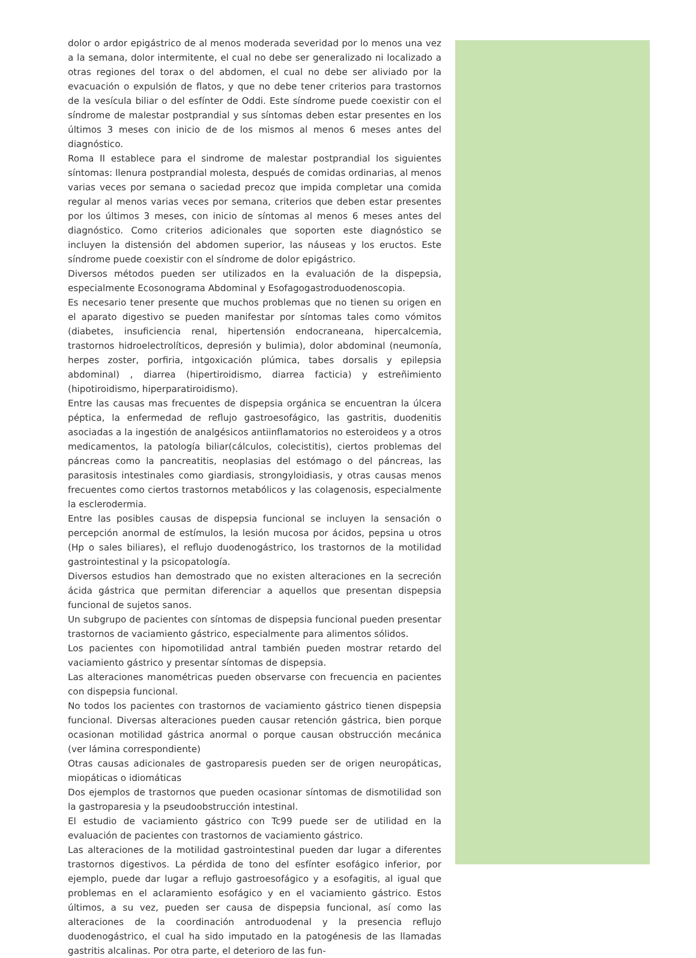dolor o ardor epigástrico de al menos moderada severidad por lo menos una vez a la semana, dolor intermitente, el cual no debe ser generalizado ni localizado a otras regiones del torax o del abdomen, el cual no debe ser aliviado por la evacuación o expulsión de flatos, y que no debe tener criterios para trastornos de la vesícula biliar o del esfínter de Oddi. Este síndrome puede coexistir con el síndrome de malestar postprandial y sus síntomas deben estar presentes en los últimos 3 meses con inicio de de los mismos al menos 6 meses antes del diagnóstico.
Roma II establece para el sindrome de malestar postprandial los siguientes síntomas: llenura postprandial molesta, después de comidas ordinarias, al menos varias veces por semana o saciedad precoz que impida completar una comida regular al menos varias veces por semana, criterios que deben estar presentes por los últimos 3 meses, con inicio de síntomas al menos 6 meses antes del diagnóstico. Como criterios adicionales que soporten este diagnóstico se incluyen la distensión del abdomen superior, las náuseas y los eructos. Este síndrome puede coexistir con el síndrome de dolor epigástrico.
Diversos métodos pueden ser utilizados en la evaluación de la dispepsia, especialmente Ecosonograma Abdominal y Esofagogastroduodenoscopia.
Es necesario tener presente que muchos problemas que no tienen su origen en el aparato digestivo se pueden manifestar por síntomas tales como vómitos (diabetes, insuficiencia renal, hipertensión endocraneana, hipercalcemia, trastornos hidroelectrolíticos, depresión y bulimia), dolor abdominal (neumonía, herpes zoster, porfiria, intgoxicación plúmica, tabes dorsalis y epilepsia abdominal) , diarrea (hipertiroidismo, diarrea facticia) y estreñimiento (hipotiroidismo, hiperparatiroidismo).
Entre las causas mas frecuentes de dispepsia orgánica se encuentran la úlcera péptica, la enfermedad de reflujo gastroesofágico, las gastritis, duodenitis asociadas a la ingestión de analgésicos antiinflamatorios no esteroideos y a otros medicamentos, la patología biliar(cálculos, colecistitis), ciertos problemas del páncreas como la pancreatitis, neoplasias del estómago o del páncreas, las parasitosis intestinales como giardiasis, strongyloidiasis, y otras causas menos frecuentes como ciertos trastornos metabólicos y las colagenosis, especialmente la esclerodermia.
Entre las posibles causas de dispepsia funcional se incluyen la sensación o percepción anormal de estímulos, la lesión mucosa por ácidos, pepsina u otros (Hp o sales biliares), el reflujo duodenogástrico, los trastornos de la motilidad gastrointestinal y la psicopatología.
Diversos estudios han demostrado que no existen alteraciones en la secreción ácida gástrica que permitan diferenciar a aquellos que presentan dispepsia funcional de sujetos sanos.
Un subgrupo de pacientes con síntomas de dispepsia funcional pueden presentar trastornos de vaciamiento gástrico, especialmente para alimentos sólidos.
Los pacientes con hipomotilidad antral también pueden mostrar retardo del vaciamiento gástrico y presentar síntomas de dispepsia.
Las alteraciones manométricas pueden observarse con frecuencia en pacientes con dispepsia funcional.
No todos los pacientes con trastornos de vaciamiento gástrico tienen dispepsia funcional. Diversas alteraciones pueden causar retención gástrica, bien porque ocasionan motilidad gástrica anormal o porque causan obstrucción mecánica (ver lámina correspondiente)
Otras causas adicionales de gastroparesis pueden ser de origen neuropáticas, miopáticas o idiomáticas
Dos ejemplos de trastornos que pueden ocasionar síntomas de dismotilidad son la gastroparesia y la pseudoobstrucción intestinal.
El estudio de vaciamiento gástrico con Tc99 puede ser de utilidad en la evaluación de pacientes con trastornos de vaciamiento gástrico.
Las alteraciones de la motilidad gastrointestinal pueden dar lugar a diferentes trastornos digestivos. La pérdida de tono del esfínter esofágico inferior, por ejemplo, puede dar lugar a reflujo gastroesofágico y a esofagitis, al igual que problemas en el aclaramiento esofágico y en el vaciamiento gástrico. Estos últimos, a su vez, pueden ser causa de dispepsia funcional, así como las alteraciones de la coordinación antroduodenal y la presencia reflujo duodenogástrico, el cual ha sido imputado en la patogénesis de las llamadas gastritis alcalinas. Por otra parte, el deterioro de las fun-